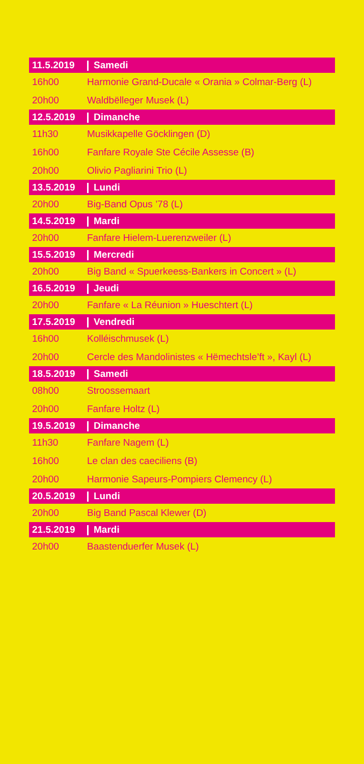| 11.5.2019 | Samedi |
| 16h00 | Harmonie Grand-Ducale « Orania » Colmar-Berg (L) |
| 20h00 | Waldbëlleger Musek (L) |
| 12.5.2019 | Dimanche |
| 11h30 | Musikkapelle Göcklingen (D) |
| 16h00 | Fanfare Royale Ste Cécile Assesse (B) |
| 20h00 | Olivio Pagliarini Trio (L) |
| 13.5.2019 | Lundi |
| 20h00 | Big-Band Opus ’78 (L) |
| 14.5.2019 | Mardi |
| 20h00 | Fanfare Hielem-Luerenzweiler (L) |
| 15.5.2019 | Mercredi |
| 20h00 | Big Band « Spuerkeess-Bankers in Concert » (L) |
| 16.5.2019 | Jeudi |
| 20h00 | Fanfare « La Réunion » Hueschtert (L) |
| 17.5.2019 | Vendredi |
| 16h00 | Kolléischmusek (L) |
| 20h00 | Cercle des Mandolinistes « Hëmechtsle’ft », Kayl (L) |
| 18.5.2019 | Samedi |
| 08h00 | Stroossemaart |
| 20h00 | Fanfare Holtz (L) |
| 19.5.2019 | Dimanche |
| 11h30 | Fanfare Nagem (L) |
| 16h00 | Le clan des caeciliens (B) |
| 20h00 | Harmonie Sapeurs-Pompiers Clemency (L) |
| 20.5.2019 | Lundi |
| 20h00 | Big Band Pascal Klewer (D) |
| 21.5.2019 | Mardi |
| 20h00 | Baastenduerfer Musek (L) |